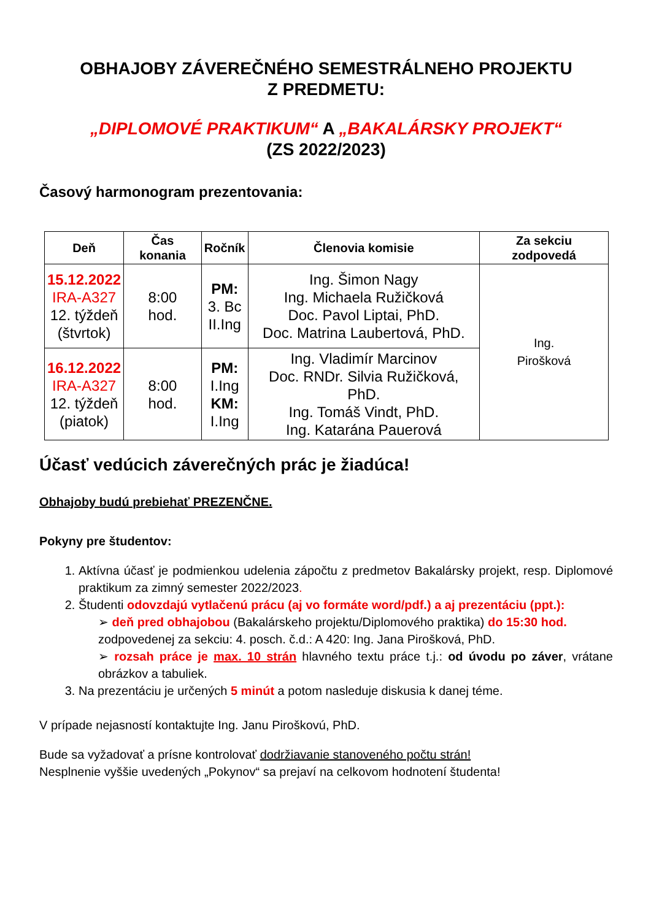OBHAJOBY ZÁVEREČNÉHO SEMESTRÁLNEHO PROJEKTU
Z PREDMETU:
„DIPLOMOVÉ PRAKTIKUM“ A „BAKALÁRSKY PROJEKT“
(ZS 2022/2023)
Časový harmonogram prezentovania:
| Deň | Čas konania | Ročník | Členovia komisie | Za sekciu zodpovedá |
| --- | --- | --- | --- | --- |
| 15.12.2022 IRA-A327 12. týždeň (štvrtok) | 8:00 hod. | PM: 3. Bc II.Ing | Ing. Šimon Nagy Ing. Michaela Ružičková Doc. Pavol Liptai, PhD. Doc. Matrina Laubertová, PhD. | Ing. Pirošková |
| 16.12.2022 IRA-A327 12. týždeň (piatok) | 8:00 hod. | PM: I.Ing KM: I.Ing | Ing. Vladimír Marcinov Doc. RNDr. Silvia Ružičková, PhD. Ing. Tomáš Vindt, PhD. Ing. Katarána Pauerová | |
Účasť vedúcich záverečných prác je žiadúca!
Obhajoby budú prebiehať PREZENČNE.
Pokyny pre študentov:
1. Aktívna účasť je podmienkou udelenia zápočtu z predmetov Bakalársky projekt, resp. Diplomové praktikum za zimný semester 2022/2023.
2. Študenti odovzdajú vytlačenú prácu (aj vo formáte word/pdf.) a aj prezentáciu (ppt.):
➢ deň pred obhajobou (Bakalárskeho projektu/Diplomového praktika) do 15:30 hod. zodpovedenej za sekciu: 4. posch. č.d.: A 420: Ing. Jana Pirošková, PhD.
➢ rozsah práce je max. 10 strán hlavného textu práce t.j.: od úvodu po záver, vrátane obrázkov a tabuliek.
3. Na prezentáciu je určených 5 minút a potom nasleduje diskusia k danej téme.
V prípade nejasností kontaktujte Ing. Janu Piroškovú, PhD.
Bude sa vyžadovať a prísne kontrolovať dodržiavanie stanoveného počtu strán!
Nesplnenie vyššie uvedených „Pokynov“ sa prejaví na celkovom hodnotení študenta!